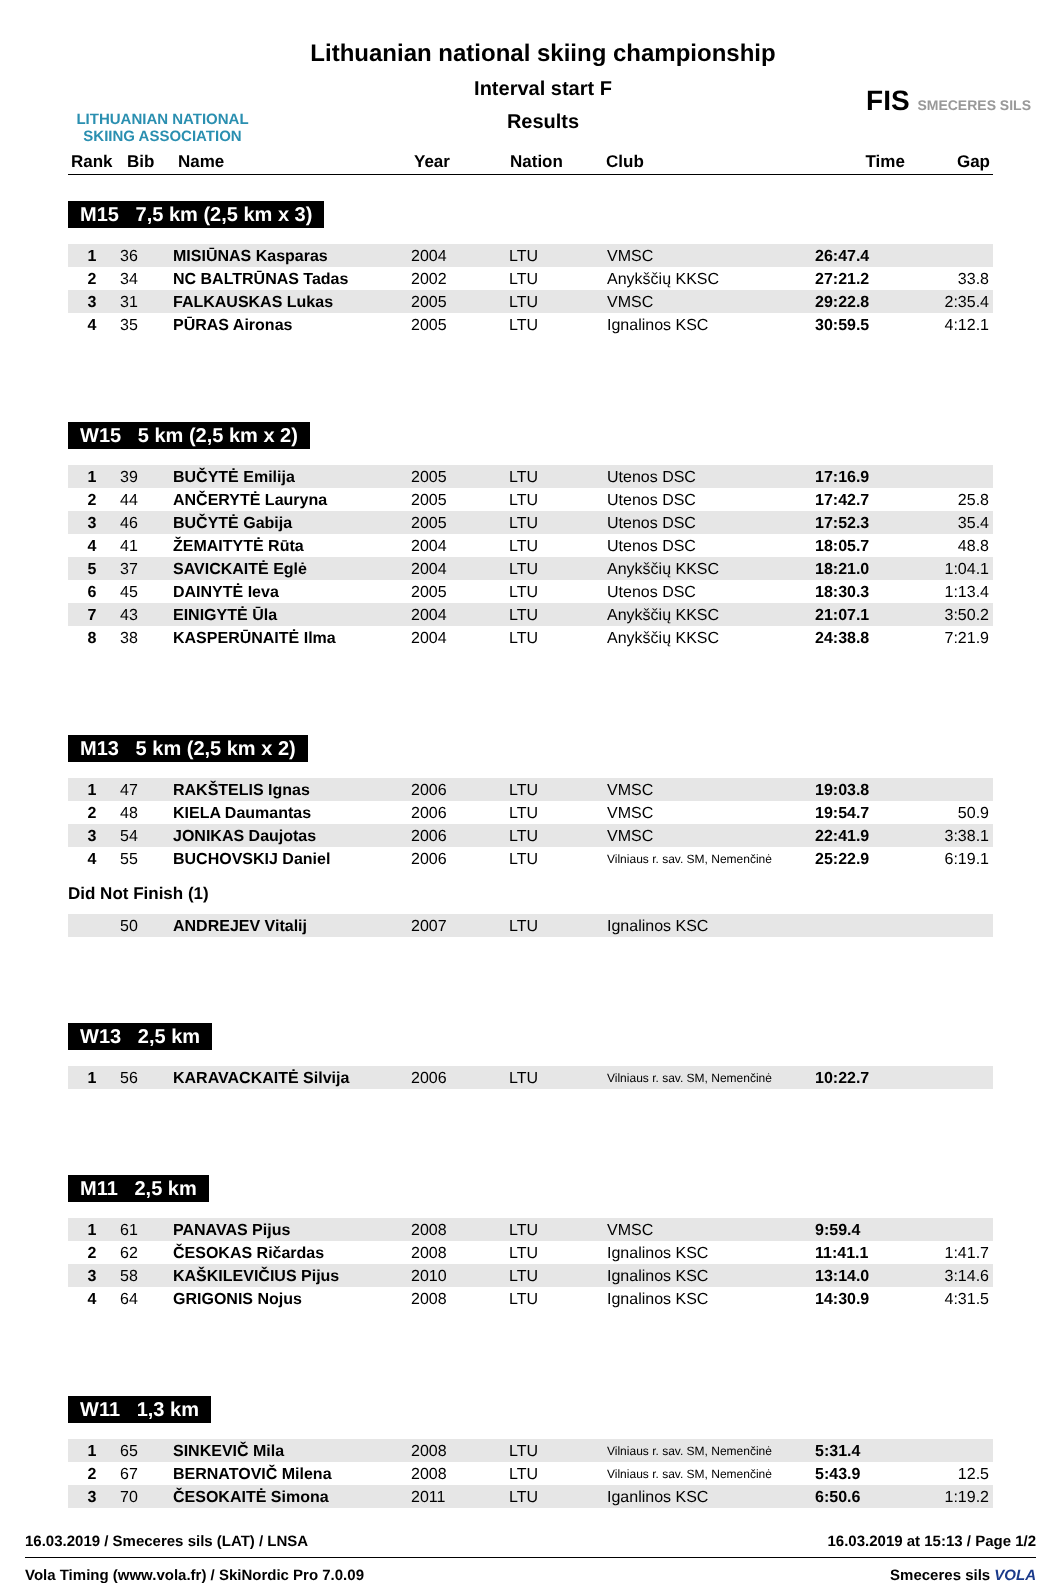LITHUANIAN NATIONAL SKIING ASSOCIATION
Lithuanian national skiing championship
Interval start F
Results
FIS SMECERES SILS
| Rank | Bib | Name | Year | Nation | Club | Time | Gap |
| --- | --- | --- | --- | --- | --- | --- | --- |
M15 7,5 km (2,5 km x 3)
| 1 | 36 | MISIŪNAS Kasparas | 2004 | LTU | VMSC | 26:47.4 | |
| 2 | 34 | NC BALTRŪNAS Tadas | 2002 | LTU | Anykščių KKSC | 27:21.2 | 33.8 |
| 3 | 31 | FALKAUSKAS Lukas | 2005 | LTU | VMSC | 29:22.8 | 2:35.4 |
| 4 | 35 | PŪRAS Aironas | 2005 | LTU | Ignalinos KSC | 30:59.5 | 4:12.1 |
W15 5 km (2,5 km x 2)
| 1 | 39 | BUČYTĖ Emilija | 2005 | LTU | Utenos DSC | 17:16.9 | |
| 2 | 44 | ANČERYTĖ Lauryna | 2005 | LTU | Utenos DSC | 17:42.7 | 25.8 |
| 3 | 46 | BUČYTĖ Gabija | 2005 | LTU | Utenos DSC | 17:52.3 | 35.4 |
| 4 | 41 | ŽEMAITYTĖ Rūta | 2004 | LTU | Utenos DSC | 18:05.7 | 48.8 |
| 5 | 37 | SAVICKAITĖ Eglė | 2004 | LTU | Anykščių KKSC | 18:21.0 | 1:04.1 |
| 6 | 45 | DAINYTĖ Ieva | 2005 | LTU | Utenos DSC | 18:30.3 | 1:13.4 |
| 7 | 43 | EINIGYTĖ Ūla | 2004 | LTU | Anykščių KKSC | 21:07.1 | 3:50.2 |
| 8 | 38 | KASPERŪNAITĖ Ilma | 2004 | LTU | Anykščių KKSC | 24:38.8 | 7:21.9 |
M13 5 km (2,5 km x 2)
| 1 | 47 | RAKŠTELIS Ignas | 2006 | LTU | VMSC | 19:03.8 | |
| 2 | 48 | KIELA Daumantas | 2006 | LTU | VMSC | 19:54.7 | 50.9 |
| 3 | 54 | JONIKAS Daujotas | 2006 | LTU | VMSC | 22:41.9 | 3:38.1 |
| 4 | 55 | BUCHOVSKIJ Daniel | 2006 | LTU | Vilniaus r. sav. SM, Nemenčinė | 25:22.9 | 6:19.1 |
Did Not Finish (1)
| | 50 | ANDREJEV Vitalij | 2007 | LTU | Ignalinos KSC | | |
W13 2,5 km
| 1 | 56 | KARAVACKAITĖ Silvija | 2006 | LTU | Vilniaus r. sav. SM, Nemenčinė | 10:22.7 | |
M11 2,5 km
| 1 | 61 | PANAVAS Pijus | 2008 | LTU | VMSC | 9:59.4 | |
| 2 | 62 | ČESOKAS Ričardas | 2008 | LTU | Ignalinos KSC | 11:41.1 | 1:41.7 |
| 3 | 58 | KAŠKILEVIČIUS Pijus | 2010 | LTU | Ignalinos KSC | 13:14.0 | 3:14.6 |
| 4 | 64 | GRIGONIS Nojus | 2008 | LTU | Ignalinos KSC | 14:30.9 | 4:31.5 |
W11 1,3 km
| 1 | 65 | SINKEVIČ Mila | 2008 | LTU | Vilniaus r. sav. SM, Nemenčinė | 5:31.4 | |
| 2 | 67 | BERNATOVIČ Milena | 2008 | LTU | Vilniaus r. sav. SM, Nemenčinė | 5:43.9 | 12.5 |
| 3 | 70 | ČESOKAITĖ Simona | 2011 | LTU | Iganlinos KSC | 6:50.6 | 1:19.2 |
16.03.2019 / Smeceres sils (LAT) / LNSA 16.03.2019 at 15:13 / Page 1/2
Vola Timing (www.vola.fr) / SkiNordic Pro 7.0.09 Smeceres sils VOLA